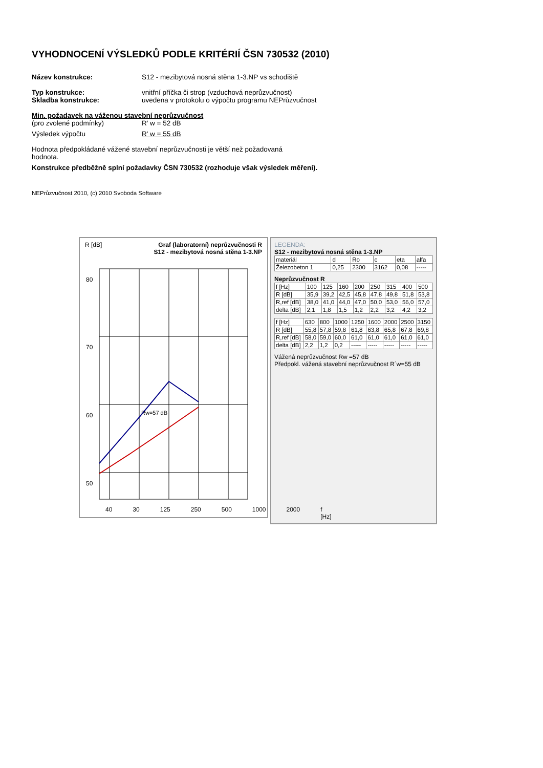VYHODNOCENÍ VÝSLEDKŮ PODLE KRITÉRIÍ ČSN 730532 (2010)
Název konstrukce: S12 - mezibytová nosná stěna 1-3.NP vs schodiště
Typ konstrukce: vnitřní příčka či strop (vzduchová neprůzvučnost)
Skladba konstrukce: uvedena v protokolu o výpočtu programu NEPrůzvučnost
Min. požadavek na váženou stavební neprůzvučnost
(pro zvolené podmínky) R' w = 52 dB
Výsledek výpočtu R' w = 55 dB
Hodnota předpokládané vážené stavební neprůzvučnosti je větší než požadovaná hodnota.
Konstrukce předběžně splní požadavky ČSN 730532 (rozhoduje však výsledek měření).
NEPrůzvučnost 2010, (c) 2010 Svoboda Software
R [dB] Graf (laboratorní) neprůzvučnosti R
S12 - mezibytová nosná stěna 1-3.NP
80
70
60
50
Rw=57 dB
40 30 125 250 500 1000 2000 f [Hz]
LEGENDA:
S12 - mezibytová nosná stěna 1-3.NP
| materiál | d | Ro | c | eta | alfa |
| Železobeton 1 | 0,25 | 2300 | 3162 | 0,08 | ----- |
Neprůzvučnost R
| f [Hz] | 100 | 125 | 160 | 200 | 250 | 315 | 400 | 500 |
| R [dB] | 35,9 | 39,2 | 42,5 | 45,8 | 47,8 | 49,8 | 51,8 | 53,8 |
| R,ref [dB] | 38,0 | 41,0 | 44,0 | 47,0 | 50,0 | 53,0 | 56,0 | 57,0 |
| delta [dB] | 2,1 | 1,8 | 1,5 | 1,2 | 2,2 | 3,2 | 4,2 | 3,2 |
| f [Hz] | 630 | 800 | 1000 | 1250 | 1600 | 2000 | 2500 | 3150 |
| R [dB] | 55,8 | 57,8 | 59,8 | 61,8 | 63,8 | 65,8 | 67,8 | 69,8 |
| R,ref [dB] | 58,0 | 59,0 | 60,0 | 61,0 | 61,0 | 61,0 | 61,0 | 61,0 |
| delta [dB] | 2,2 | 1,2 | 0,2 | ----- | ----- | ----- | ----- | ----- |
Vážená neprůzvučnost Rw =57 dB
Předpokl. vážená stavební neprůzvučnost R´w=55 dB